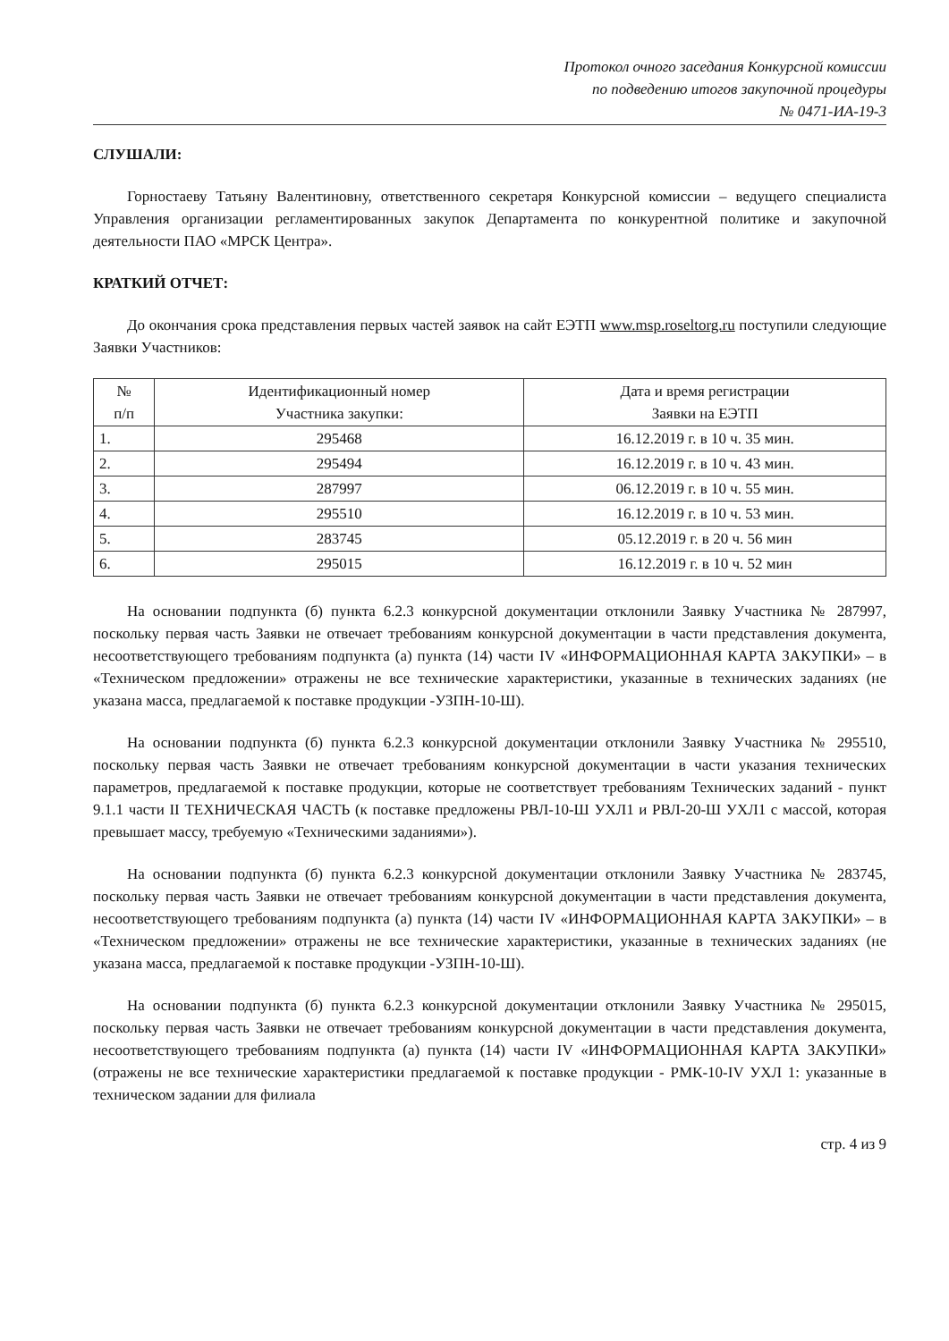Протокол очного заседания Конкурсной комиссии
по подведению итогов закупочной процедуры
№ 0471-ИА-19-3
СЛУШАЛИ:
Горностаеву Татьяну Валентиновну, ответственного секретаря Конкурсной комиссии – ведущего специалиста Управления организации регламентированных закупок Департамента по конкурентной политике и закупочной деятельности ПАО «МРСК Центра».
КРАТКИЙ ОТЧЕТ:
До окончания срока представления первых частей заявок на сайт ЕЭТП www.msp.roseltorg.ru поступили следующие Заявки Участников:
| № п/п | Идентификационный номер Участника закупки: | Дата и время регистрации Заявки на ЕЭТП |
| --- | --- | --- |
| 1. | 295468 | 16.12.2019 г. в 10 ч. 35 мин. |
| 2. | 295494 | 16.12.2019 г. в 10 ч. 43 мин. |
| 3. | 287997 | 06.12.2019 г. в 10 ч. 55 мин. |
| 4. | 295510 | 16.12.2019 г. в 10 ч. 53 мин. |
| 5. | 283745 | 05.12.2019 г. в 20 ч. 56 мин |
| 6. | 295015 | 16.12.2019 г. в 10 ч. 52 мин |
На основании подпункта (б) пункта 6.2.3 конкурсной документации отклонили Заявку Участника № 287997, поскольку первая часть Заявки не отвечает требованиям конкурсной документации в части представления документа, несоответствующего требованиям подпункта (а) пункта (14) части IV «ИНФОРМАЦИОННАЯ КАРТА ЗАКУПКИ» – в «Техническом предложении» отражены не все технические характеристики, указанные в технических заданиях (не указана масса, предлагаемой к поставке продукции -УЗПН-10-Ш).
На основании подпункта (б) пункта 6.2.3 конкурсной документации отклонили Заявку Участника № 295510, поскольку первая часть Заявки не отвечает требованиям конкурсной документации в части указания технических параметров, предлагаемой к поставке продукции, которые не соответствует требованиям Технических заданий - пункт 9.1.1 части II ТЕХНИЧЕСКАЯ ЧАСТЬ (к поставке предложены РВЛ-10-Ш УХЛ1 и РВЛ-20-Ш УХЛ1 с массой, которая превышает массу, требуемую «Техническими заданиями»).
На основании подпункта (б) пункта 6.2.3 конкурсной документации отклонили Заявку Участника № 283745, поскольку первая часть Заявки не отвечает требованиям конкурсной документации в части представления документа, несоответствующего требованиям подпункта (а) пункта (14) части IV «ИНФОРМАЦИОННАЯ КАРТА ЗАКУПКИ» – в «Техническом предложении» отражены не все технические характеристики, указанные в технических заданиях (не указана масса, предлагаемой к поставке продукции -УЗПН-10-Ш).
На основании подпункта (б) пункта 6.2.3 конкурсной документации отклонили Заявку Участника № 295015, поскольку первая часть Заявки не отвечает требованиям конкурсной документации в части представления документа, несоответствующего требованиям подпункта (а) пункта (14) части IV «ИНФОРМАЦИОННАЯ КАРТА ЗАКУПКИ» (отражены не все технические характеристики предлагаемой к поставке продукции - РМК-10-IV УХЛ 1: указанные в техническом задании для филиала
стр. 4 из 9